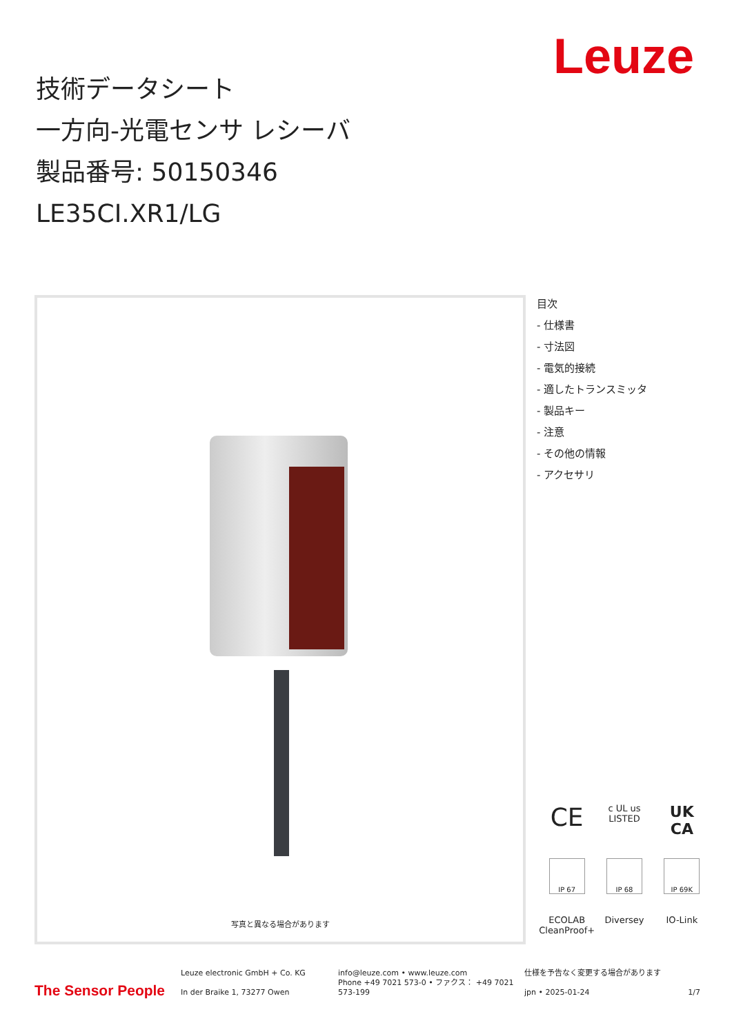Leuze
技術データシート
一方向-光電センサ レシーバ
製品番号: 50150346
LE35CI.XR1/LG
写真と異なる場合があります
目次
- 仕様書
- 寸法図
- 電気的接続
- 適したトランスミッタ
- 製品キー
- 注意
- その他の情報
- アクセサリ
CE
c UL us
LISTED
UK
CA
IP 67
IP 68
IP 69K
ECOLAB CleanProof+
Diversey
IO-Link
The Sensor People
Leuze electronic GmbH + Co. KG
In der Braike 1, 73277 Owen
info@leuze.com • www.leuze.com
Phone +49 7021 573-0 • ファクス： +49 7021 573-199
仕様を予告なく変更する場合があります
jpn • 2025-01-24 1/7